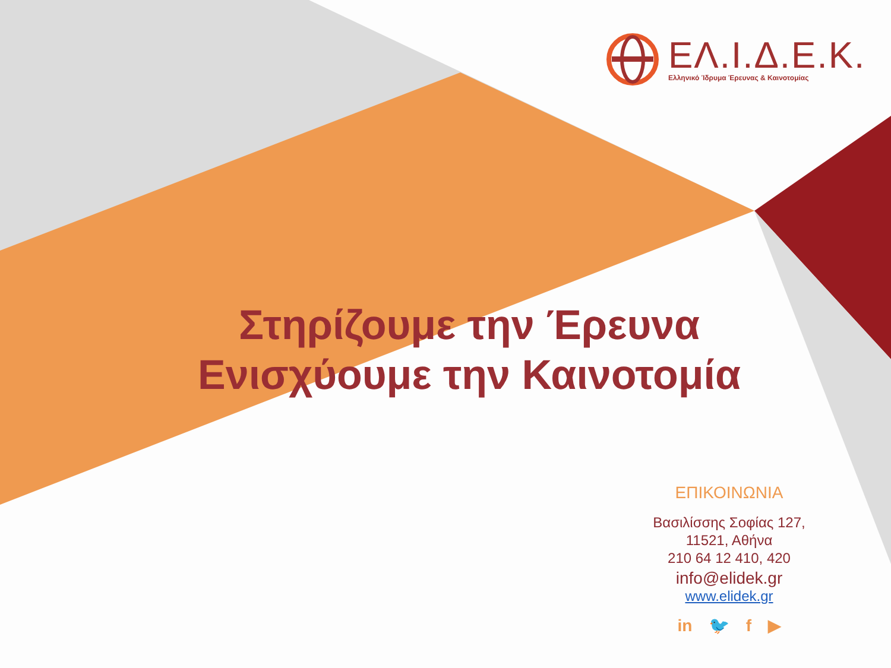ΕΛ.Ι.Δ.Ε.Κ.
Ελληνικό Ίδρυμα Έρευνας & Καινοτομίας
Στηρίζουμε την Έρευνα
Ενισχύουμε την Καινοτομία
ΕΠΙΚΟΙΝΩΝΙΑ
Βασιλίσσης Σοφίας 127,
11521, Αθήνα
210 64 12 410, 420
info@elidek.gr
www.elidek.gr
in 🐦 f ▶